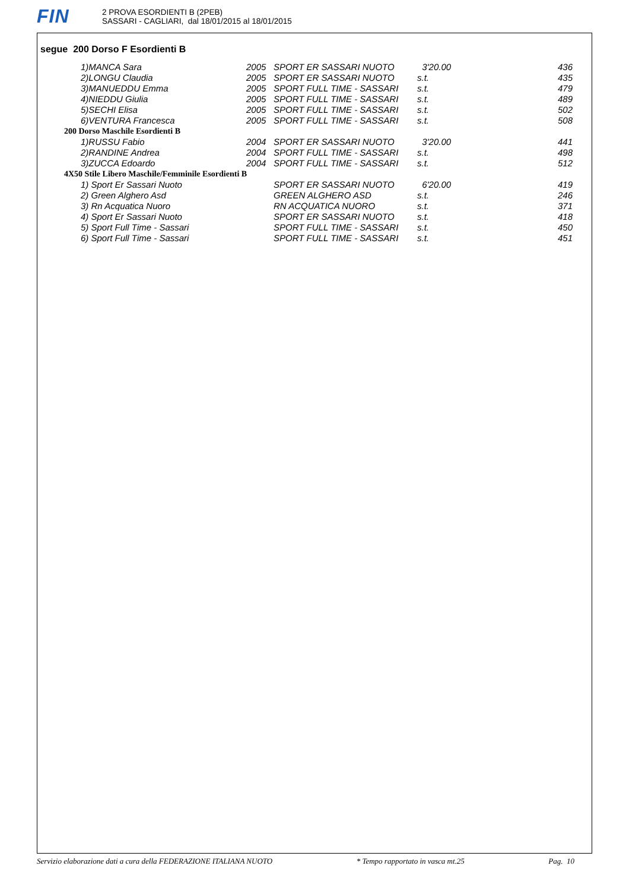FIN
2 PROVA ESORDIENTI B (2PEB)
SASSARI - CAGLIARI, dal 18/01/2015 al 18/01/2015
segue 200 Dorso F Esordienti B
| 1)MANCA Sara | 2005 | SPORT ER SASSARI NUOTO | 3'20.00 | 436 |
| 2)LONGU Claudia | 2005 | SPORT ER SASSARI NUOTO | s.t. | 435 |
| 3)MANUEDDU Emma | 2005 | SPORT FULL TIME - SASSARI | s.t. | 479 |
| 4)NIEDDU Giulia | 2005 | SPORT FULL TIME - SASSARI | s.t. | 489 |
| 5)SECHI Elisa | 2005 | SPORT FULL TIME - SASSARI | s.t. | 502 |
| 6)VENTURA Francesca | 2005 | SPORT FULL TIME - SASSARI | s.t. | 508 |
| 200 Dorso Maschile Esordienti B | | | | |
| 1)RUSSU Fabio | 2004 | SPORT ER SASSARI NUOTO | 3'20.00 | 441 |
| 2)RANDINE Andrea | 2004 | SPORT FULL TIME - SASSARI | s.t. | 498 |
| 3)ZUCCA Edoardo | 2004 | SPORT FULL TIME - SASSARI | s.t. | 512 |
| 4X50 Stile Libero Maschile/Femminile Esordienti B | | | | |
| 1) Sport Er Sassari Nuoto | | SPORT ER SASSARI NUOTO | 6'20.00 | 419 |
| 2) Green Alghero Asd | | GREEN ALGHERO ASD | s.t. | 246 |
| 3) Rn Acquatica Nuoro | | RN ACQUATICA NUORO | s.t. | 371 |
| 4) Sport Er Sassari Nuoto | | SPORT ER SASSARI NUOTO | s.t. | 418 |
| 5) Sport Full Time - Sassari | | SPORT FULL TIME - SASSARI | s.t. | 450 |
| 6) Sport Full Time - Sassari | | SPORT FULL TIME - SASSARI | s.t. | 451 |
Servizio elaborazione dati a cura della FEDERAZIONE ITALIANA NUOTO * Tempo rapportato in vasca mt.25 Pag. 10